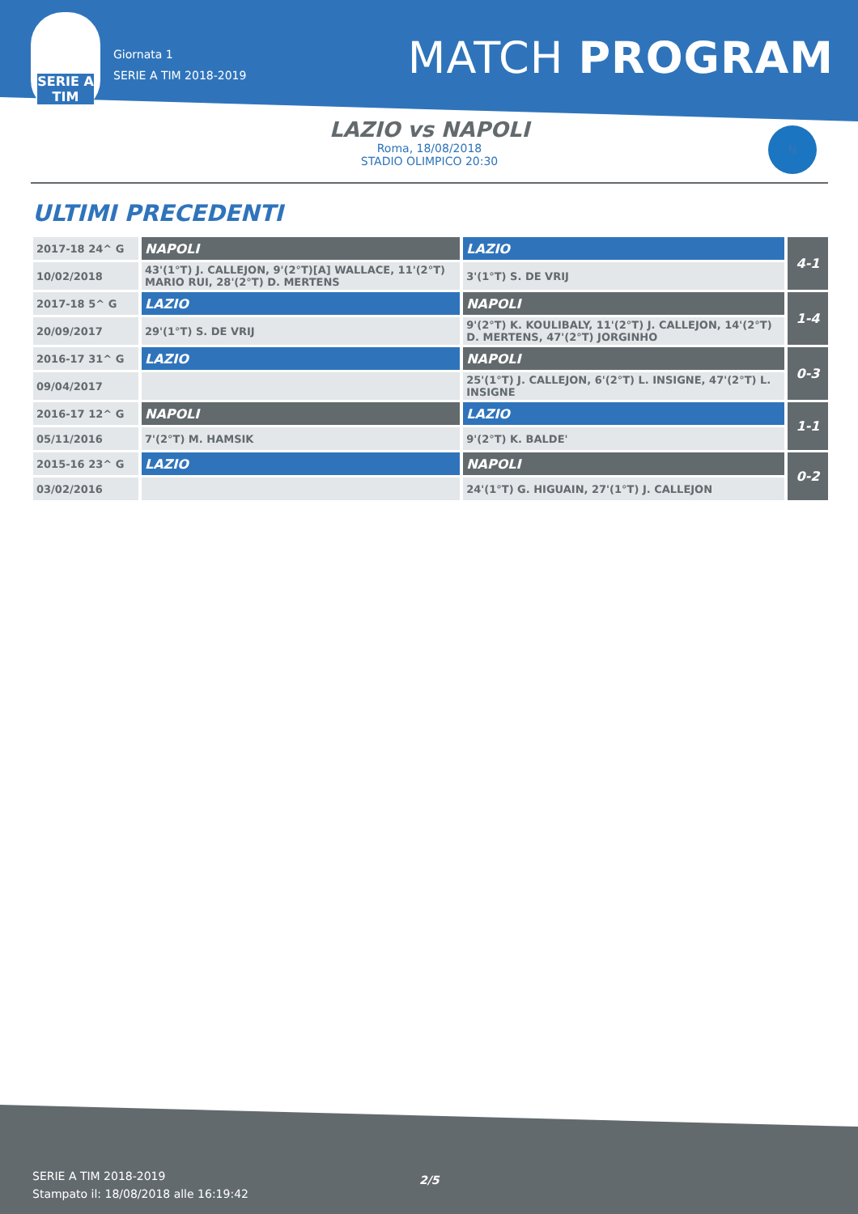SERIE A TIM
Giornata 1
SERIE A TIM 2018-2019
MATCH PROGRAM
LAZIO vs NAPOLI
Roma, 18/08/2018
STADIO OLIMPICO 20:30
N
ULTIMI PRECEDENTI
| 2017-18 24^ G | NAPOLI | LAZIO | 4-1 |
| 10/02/2018 | 43'(1°T) J. CALLEJON, 9'(2°T)[A] WALLACE, 11'(2°T) MARIO RUI, 28'(2°T) D. MERTENS | 3'(1°T) S. DE VRIJ | |
| 2017-18 5^ G | LAZIO | NAPOLI | 1-4 |
| 20/09/2017 | 29'(1°T) S. DE VRIJ | 9'(2°T) K. KOULIBALY, 11'(2°T) J. CALLEJON, 14'(2°T) D. MERTENS, 47'(2°T) JORGINHO | |
| 2016-17 31^ G | LAZIO | NAPOLI | 0-3 |
| 09/04/2017 | | 25'(1°T) J. CALLEJON, 6'(2°T) L. INSIGNE, 47'(2°T) L. INSIGNE | |
| 2016-17 12^ G | NAPOLI | LAZIO | 1-1 |
| 05/11/2016 | 7'(2°T) M. HAMSIK | 9'(2°T) K. BALDE' | |
| 2015-16 23^ G | LAZIO | NAPOLI | 0-2 |
| 03/02/2016 | | 24'(1°T) G. HIGUAIN, 27'(1°T) J. CALLEJON | |
SERIE A TIM 2018-2019
Stampato il: 18/08/2018 alle 16:19:42
2/5